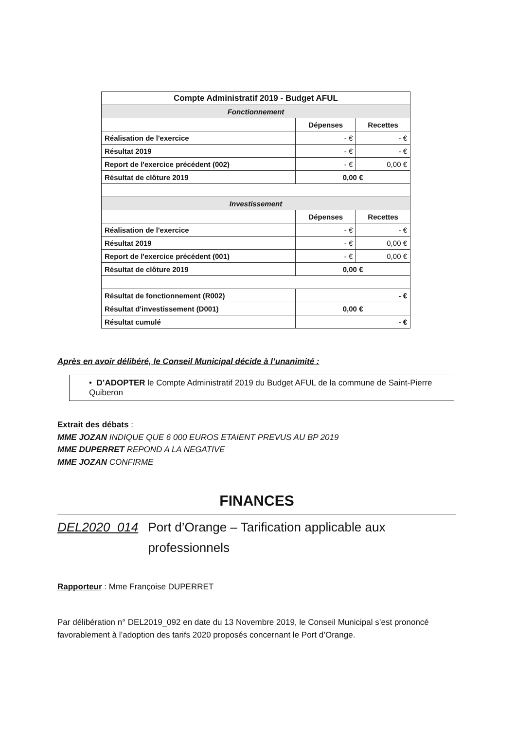| Compte Administratif 2019 - Budget AFUL | | |
| --- | --- | --- |
| Fonctionnement | | |
| | Dépenses | Recettes |
| Réalisation de l'exercice | - € | - € |
| Résultat 2019 | - € | - € |
| Report de l'exercice précédent (002) | - € | 0,00 € |
| Résultat de clôture 2019 | 0,00 € | |
| Investissement | | |
| | Dépenses | Recettes |
| Réalisation de l'exercice | - € | - € |
| Résultat 2019 | - € | 0,00 € |
| Report de l'exercice précédent (001) | - € | 0,00 € |
| Résultat de clôture 2019 | 0,00 € | |
| Résultat de fonctionnement (R002) | - € | |
| Résultat d'investissement (D001) | 0,00 € | |
| Résultat cumulé | - € | |
Après en avoir délibéré, le Conseil Municipal décide à l’unanimité :
• D’ADOPTER le Compte Administratif 2019 du Budget AFUL de la commune de Saint-Pierre Quiberon
Extrait des débats :
MME JOZAN INDIQUE QUE 6 000 EUROS ETAIENT PREVUS AU BP 2019
MME DUPERRET REPOND A LA NEGATIVE
MME JOZAN CONFIRME
FINANCES
DEL2020_014 Port d’Orange – Tarification applicable aux professionnels
Rapporteur : Mme Françoise DUPERRET
Par délibération n° DEL2019_092 en date du 13 Novembre 2019, le Conseil Municipal s’est prononcé favorablement à l’adoption des tarifs 2020 proposés concernant le Port d’Orange.